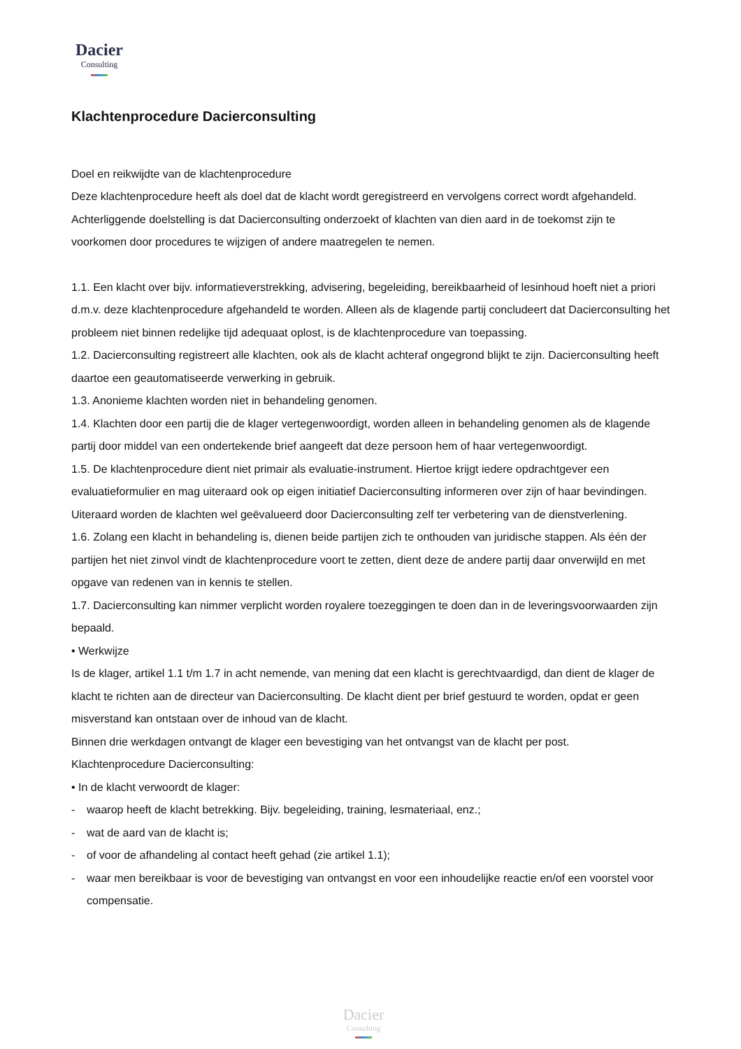Dacier
Consulting
Klachtenprocedure Dacierconsulting
Doel en reikwijdte van de klachtenprocedure
Deze klachtenprocedure heeft als doel dat de klacht wordt geregistreerd en vervolgens correct wordt afgehandeld. Achterliggende doelstelling is dat Dacierconsulting onderzoekt of klachten van dien aard in de toekomst zijn te voorkomen door procedures te wijzigen of andere maatregelen te nemen.
1.1. Een klacht over bijv. informatieverstrekking, advisering, begeleiding, bereikbaarheid of lesinhoud hoeft niet a priori d.m.v. deze klachtenprocedure afgehandeld te worden. Alleen als de klagende partij concludeert dat Dacierconsulting het probleem niet binnen redelijke tijd adequaat oplost, is de klachtenprocedure van toepassing.
1.2. Dacierconsulting registreert alle klachten, ook als de klacht achteraf ongegrond blijkt te zijn. Dacierconsulting heeft daartoe een geautomatiseerde verwerking in gebruik.
1.3. Anonieme klachten worden niet in behandeling genomen.
1.4. Klachten door een partij die de klager vertegenwoordigt, worden alleen in behandeling genomen als de klagende partij door middel van een ondertekende brief aangeeft dat deze persoon hem of haar vertegenwoordigt.
1.5. De klachtenprocedure dient niet primair als evaluatie-instrument. Hiertoe krijgt iedere opdrachtgever een evaluatieformulier en mag uiteraard ook op eigen initiatief Dacierconsulting informeren over zijn of haar bevindingen. Uiteraard worden de klachten wel geëvalueerd door Dacierconsulting zelf ter verbetering van de dienstverlening.
1.6. Zolang een klacht in behandeling is, dienen beide partijen zich te onthouden van juridische stappen. Als één der partijen het niet zinvol vindt de klachtenprocedure voort te zetten, dient deze de andere partij daar onverwijld en met opgave van redenen van in kennis te stellen.
1.7. Dacierconsulting kan nimmer verplicht worden royalere toezeggingen te doen dan in de leveringsvoorwaarden zijn bepaald.
• Werkwijze
Is de klager, artikel 1.1 t/m 1.7 in acht nemende, van mening dat een klacht is gerechtvaardigd, dan dient de klager de klacht te richten aan de directeur van Dacierconsulting. De klacht dient per brief gestuurd te worden, opdat er geen misverstand kan ontstaan over de inhoud van de klacht.
Binnen drie werkdagen ontvangt de klager een bevestiging van het ontvangst van de klacht per post.
Klachtenprocedure Dacierconsulting:
• In de klacht verwoordt de klager:
- waarop heeft de klacht betrekking. Bijv. begeleiding, training, lesmateriaal, enz.;
- wat de aard van de klacht is;
- of voor de afhandeling al contact heeft gehad (zie artikel 1.1);
- waar men bereikbaar is voor de bevestiging van ontvangst en voor een inhoudelijke reactie en/of een voorstel voor compensatie.
Dacier
Consulting